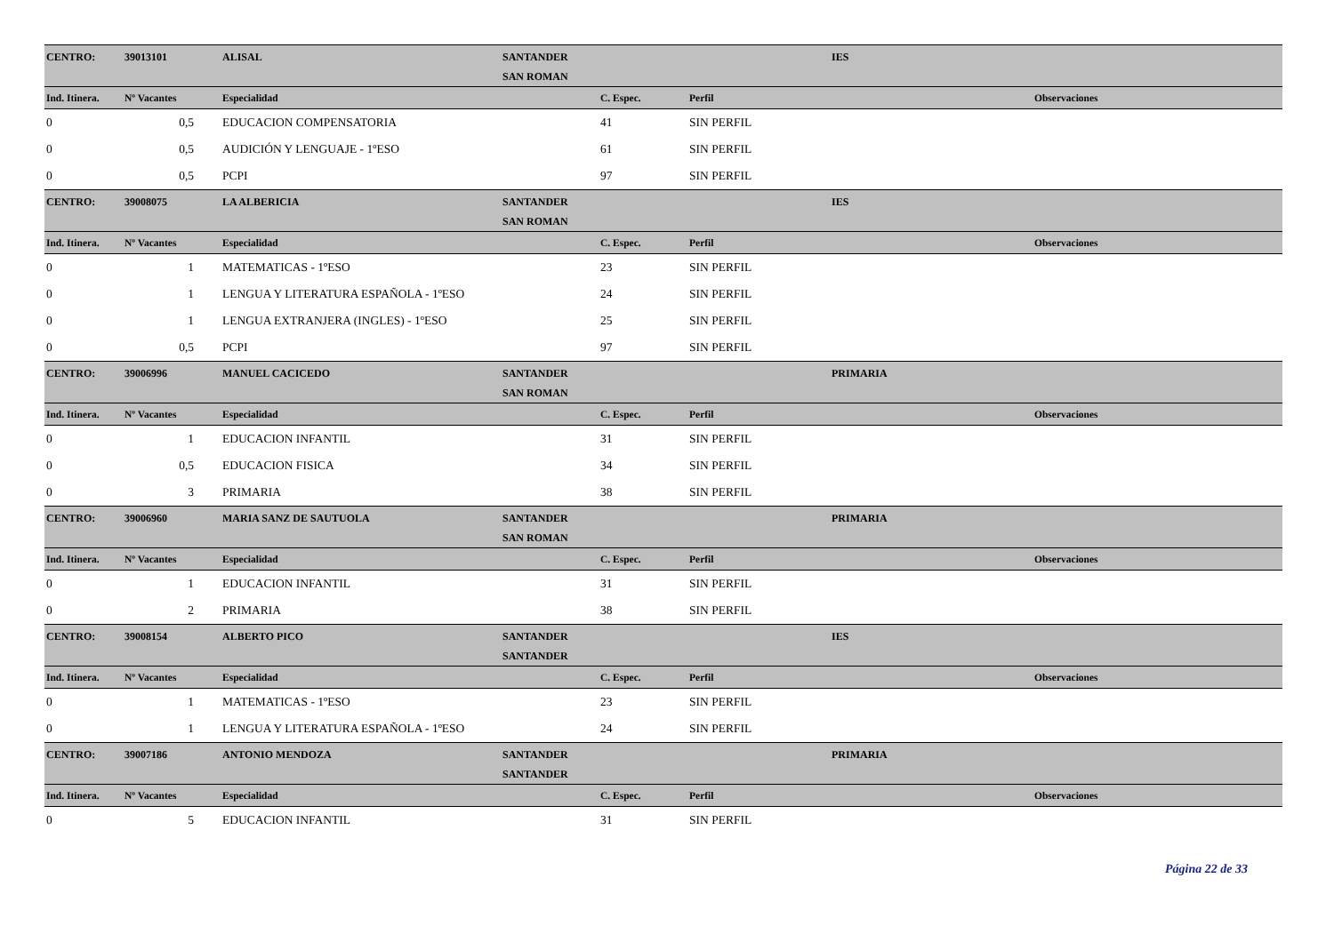| CENTRO: | 39013101 | ALISAL | SANTANDER | | | IES |
| | | | SAN ROMAN | | | |
| Ind. Itinera. | Nº Vacantes | Especialidad | | C. Espec. | Perfil | Observaciones |
| 0 | 0,5 | EDUCACION COMPENSATORIA | | 41 | SIN PERFIL | |
| 0 | 0,5 | AUDICIÓN Y LENGUAJE - 1ºESO | | 61 | SIN PERFIL | |
| 0 | 0,5 | PCPI | | 97 | SIN PERFIL | |
| CENTRO: | 39008075 | LA ALBERICIA | SANTANDER | | | IES |
| | | | SAN ROMAN | | | |
| Ind. Itinera. | Nº Vacantes | Especialidad | | C. Espec. | Perfil | Observaciones |
| 0 | 1 | MATEMATICAS - 1ºESO | | 23 | SIN PERFIL | |
| 0 | 1 | LENGUA Y LITERATURA ESPAÑOLA - 1ºESO | | 24 | SIN PERFIL | |
| 0 | 1 | LENGUA EXTRANJERA (INGLES) - 1ºESO | | 25 | SIN PERFIL | |
| 0 | 0,5 | PCPI | | 97 | SIN PERFIL | |
| CENTRO: | 39006996 | MANUEL CACICEDO | SANTANDER | | | PRIMARIA |
| | | | SAN ROMAN | | | |
| Ind. Itinera. | Nº Vacantes | Especialidad | | C. Espec. | Perfil | Observaciones |
| 0 | 1 | EDUCACION INFANTIL | | 31 | SIN PERFIL | |
| 0 | 0,5 | EDUCACION FISICA | | 34 | SIN PERFIL | |
| 0 | 3 | PRIMARIA | | 38 | SIN PERFIL | |
| CENTRO: | 39006960 | MARIA SANZ DE SAUTUOLA | SANTANDER | | | PRIMARIA |
| | | | SAN ROMAN | | | |
| Ind. Itinera. | Nº Vacantes | Especialidad | | C. Espec. | Perfil | Observaciones |
| 0 | 1 | EDUCACION INFANTIL | | 31 | SIN PERFIL | |
| 0 | 2 | PRIMARIA | | 38 | SIN PERFIL | |
| CENTRO: | 39008154 | ALBERTO PICO | SANTANDER | | | IES |
| | | | SANTANDER | | | |
| Ind. Itinera. | Nº Vacantes | Especialidad | | C. Espec. | Perfil | Observaciones |
| 0 | 1 | MATEMATICAS - 1ºESO | | 23 | SIN PERFIL | |
| 0 | 1 | LENGUA Y LITERATURA ESPAÑOLA - 1ºESO | | 24 | SIN PERFIL | |
| CENTRO: | 39007186 | ANTONIO MENDOZA | SANTANDER | | | PRIMARIA |
| | | | SANTANDER | | | |
| Ind. Itinera. | Nº Vacantes | Especialidad | | C. Espec. | Perfil | Observaciones |
| 0 | 5 | EDUCACION INFANTIL | | 31 | SIN PERFIL | |
Página 22 de 33